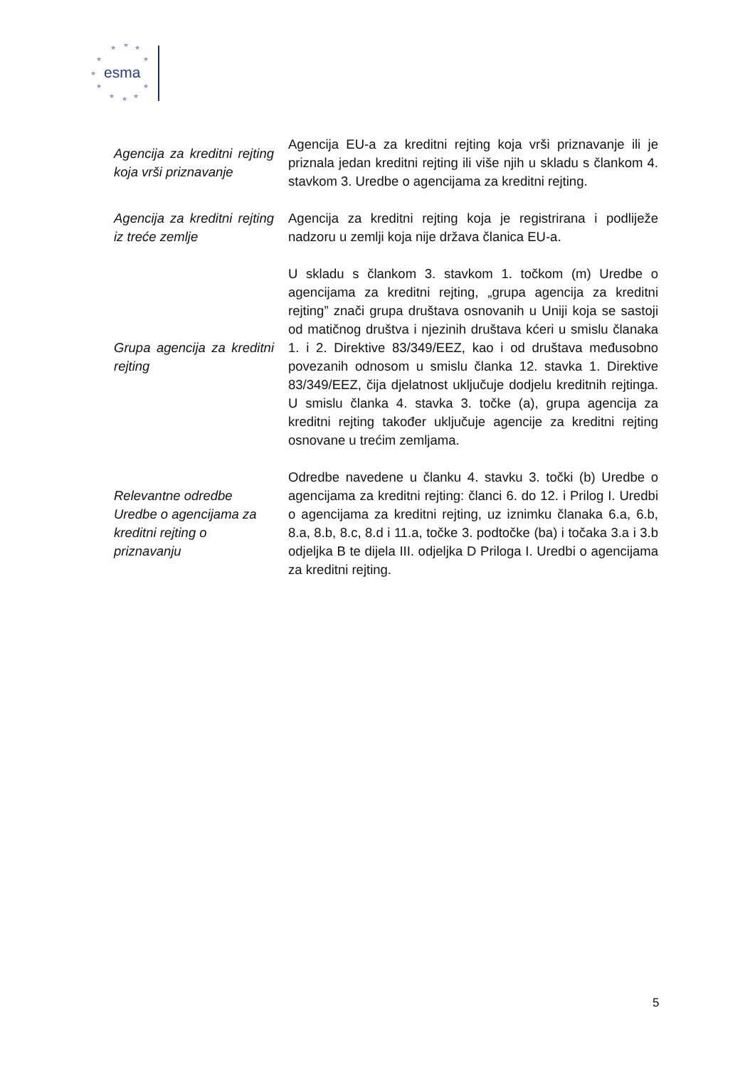esma
★
★
★
★
★
★
★
★
★
★
★
| Agencija za kreditni rejting koja vrši priznavanje | Agencija EU-a za kreditni rejting koja vrši priznavanje ili je priznala jedan kreditni rejting ili više njih u skladu s člankom 4. stavkom 3. Uredbe o agencijama za kreditni rejting. |
| Agencija za kreditni rejting iz treće zemlje | Agencija za kreditni rejting koja je registrirana i podliježe nadzoru u zemlji koja nije država članica EU-a. |
| Grupa agencija za kreditni rejting | U skladu s člankom 3. stavkom 1. točkom (m) Uredbe o agencijama za kreditni rejting, „grupa agencija za kreditni rejting” znači grupa društava osnovanih u Uniji koja se sastoji od matičnog društva i njezinih društava kćeri u smislu članaka 1. i 2. Direktive 83/349/EEZ, kao i od društava međusobno povezanih odnosom u smislu članka 12. stavka 1. Direktive 83/349/EEZ, čija djelatnost uključuje dodjelu kreditnih rejtinga. U smislu članka 4. stavka 3. točke (a), grupa agencija za kreditni rejting također uključuje agencije za kreditni rejting osnovane u trećim zemljama. |
| Relevantne odredbe Uredbe o agencijama za kreditni rejting o priznavanju | Odredbe navedene u članku 4. stavku 3. točki (b) Uredbe o agencijama za kreditni rejting: članci 6. do 12. i Prilog I. Uredbi o agencijama za kreditni rejting, uz iznimku članaka 6.a, 6.b, 8.a, 8.b, 8.c, 8.d i 11.a, točke 3. podtočke (ba) i točaka 3.a i 3.b odjeljka B te dijela III. odjeljka D Priloga I. Uredbi o agencijama za kreditni rejting. |
5